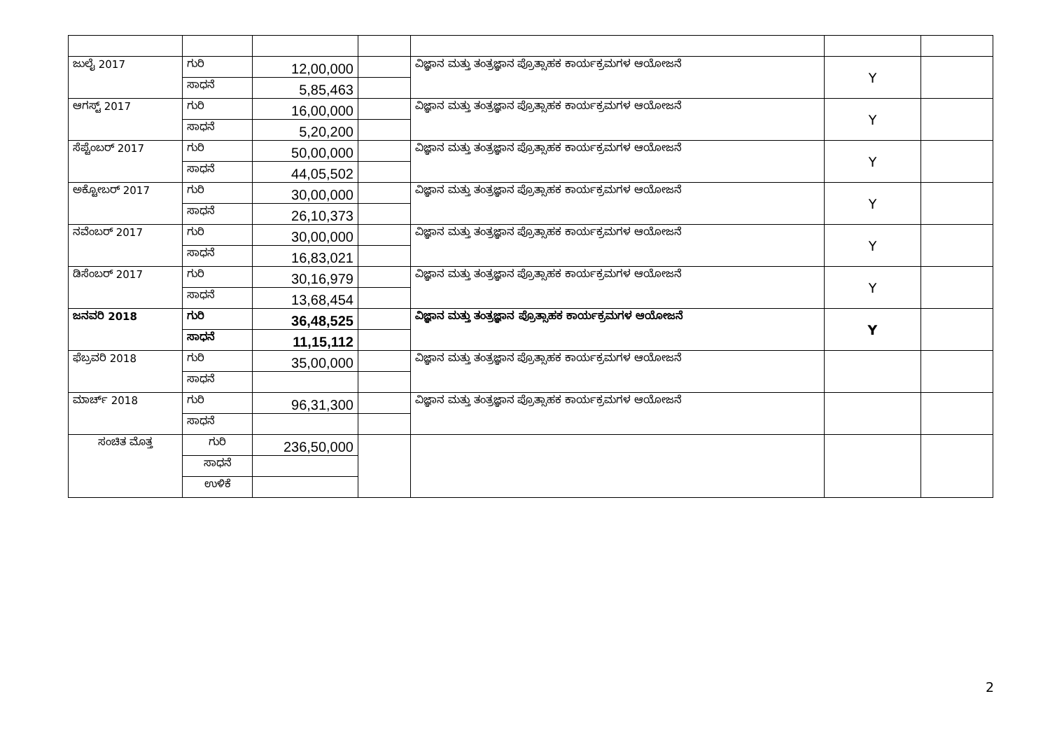| ಜುಲೈ 2017 | ಗುರಿ | 12,00,000 | | ವಿಜ್ಞಾನ ಮತ್ತು ತಂತ್ರಜ್ಞಾನ ಪ್ರೊತ್ಸಾಹಕ ಕಾರ್ಯಕ್ರಮಗಳ ಆಯೋಜನೆ | Y | |
| | ಸಾಧನೆ | 5,85,463 | | | | |
| ಆಗಸ್ಟ್ 2017 | ಗುರಿ | 16,00,000 | | ವಿಜ್ಞಾನ ಮತ್ತು ತಂತ್ರಜ್ಞಾನ ಪ್ರೊತ್ಸಾಹಕ ಕಾರ್ಯಕ್ರಮಗಳ ಆಯೋಜನೆ | Y | |
| | ಸಾಧನೆ | 5,20,200 | | | | |
| ಸೆಪ್ಟೆಂಬರ್ 2017 | ಗುರಿ | 50,00,000 | | ವಿಜ್ಞಾನ ಮತ್ತು ತಂತ್ರಜ್ಞಾನ ಪ್ರೊತ್ಸಾಹಕ ಕಾರ್ಯಕ್ರಮಗಳ ಆಯೋಜನೆ | Y | |
| | ಸಾಧನೆ | 44,05,502 | | | | |
| ಅಕ್ಟೋಬರ್ 2017 | ಗುರಿ | 30,00,000 | | ವಿಜ್ಞಾನ ಮತ್ತು ತಂತ್ರಜ್ಞಾನ ಪ್ರೊತ್ಸಾಹಕ ಕಾರ್ಯಕ್ರಮಗಳ ಆಯೋಜನೆ | Y | |
| | ಸಾಧನೆ | 26,10,373 | | | | |
| ನವೆಂಬರ್ 2017 | ಗುರಿ | 30,00,000 | | ವಿಜ್ಞಾನ ಮತ್ತು ತಂತ್ರಜ್ಞಾನ ಪ್ರೊತ್ಸಾಹಕ ಕಾರ್ಯಕ್ರಮಗಳ ಆಯೋಜನೆ | Y | |
| | ಸಾಧನೆ | 16,83,021 | | | | |
| ಡಿಸೆಂಬರ್ 2017 | ಗುರಿ | 30,16,979 | | ವಿಜ್ಞಾನ ಮತ್ತು ತಂತ್ರಜ್ಞಾನ ಪ್ರೊತ್ಸಾಹಕ ಕಾರ್ಯಕ್ರಮಗಳ ಆಯೋಜನೆ | Y | |
| | ಸಾಧನೆ | 13,68,454 | | | | |
| ಜನವರಿ 2018 | ಗುರಿ | 36,48,525 | | ವಿಜ್ಞಾನ ಮತ್ತು ತಂತ್ರಜ್ಞಾನ ಪ್ರೊತ್ಸಾಹಕ ಕಾರ್ಯಕ್ರಮಗಳ ಆಯೋಜನೆ | Y | |
| | ಸಾಧನೆ | 11,15,112 | | | | |
| ಫೆಬ್ರವರಿ 2018 | ಗುರಿ | 35,00,000 | | ವಿಜ್ಞಾನ ಮತ್ತು ತಂತ್ರಜ್ಞಾನ ಪ್ರೊತ್ಸಾಹಕ ಕಾರ್ಯಕ್ರಮಗಳ ಆಯೋಜನೆ | | |
| | ಸಾಧನೆ | | | | | |
| ಮಾರ್ಚ್ 2018 | ಗುರಿ | 96,31,300 | | ವಿಜ್ಞಾನ ಮತ್ತು ತಂತ್ರಜ್ಞಾನ ಪ್ರೊತ್ಸಾಹಕ ಕಾರ್ಯಕ್ರಮಗಳ ಆಯೋಜನೆ | | |
| | ಸಾಧನೆ | | | | | |
| ಸಂಚಿತ ಮೊತ್ತ | ಗುರಿ | 236,50,000 | | | | |
| | ಸಾಧನೆ | | | | | |
| | ಉಳಿಕೆ | | | | | |
2